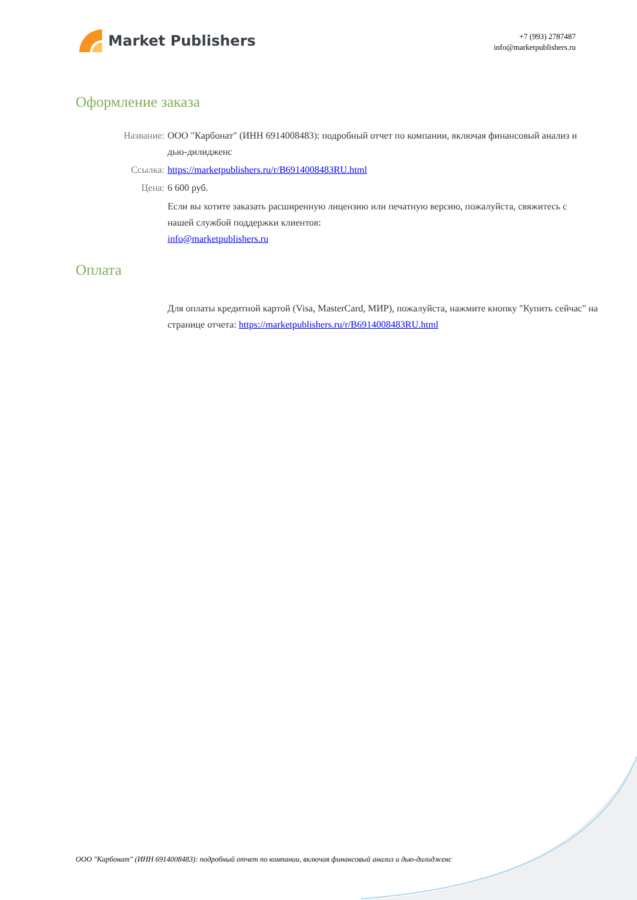Market Publishers
+7 (993) 2787487
info@marketpublishers.ru
Оформление заказа
Название: ООО "Карбонат" (ИНН 6914008483): подробный отчет по компании, включая финансовый анализ и дью-дилидженс
Ссылка: https://marketpublishers.ru/r/B6914008483RU.html
Цена: 6 600 руб.
Если вы хотите заказать расширенную лицензию или печатную версию, пожалуйста, свяжитесь с нашей службой поддержки клиентов:
info@marketpublishers.ru
Оплата
Для оплаты кредитной картой (Visa, MasterCard, МИР), пожалуйста, нажмите кнопку "Купить сейчас" на странице отчета: https://marketpublishers.ru/r/B6914008483RU.html
ООО "Карбонат" (ИНН 6914008483): подробный отчет по компании, включая финансовый анализ и дью-дилидженс